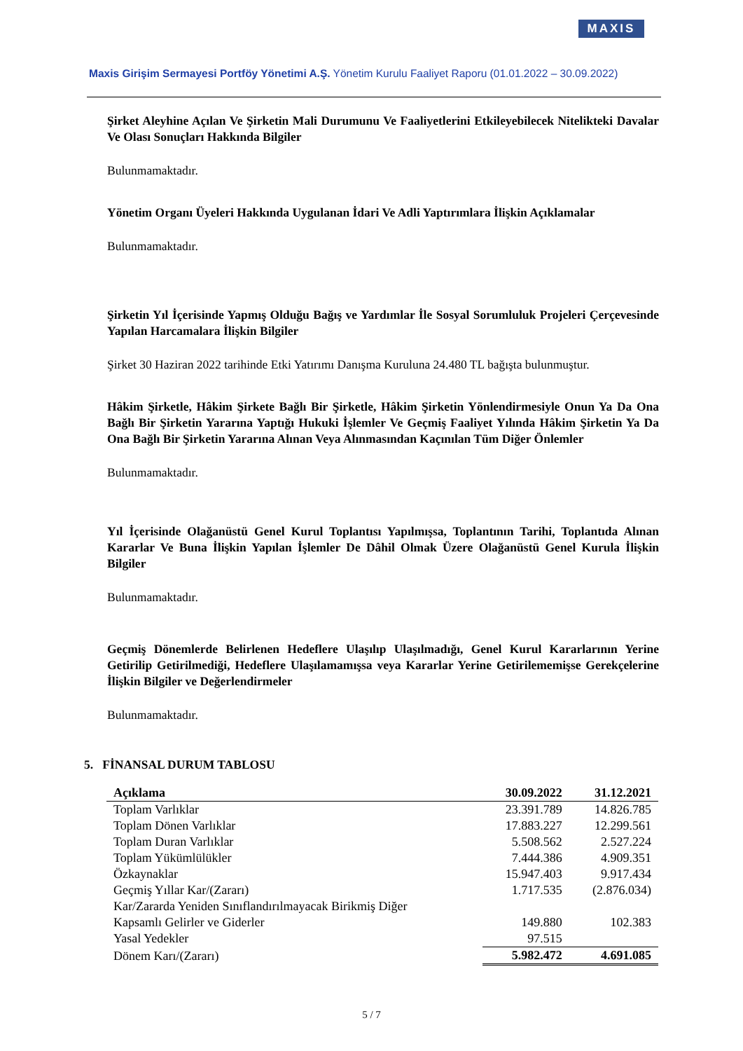MAXIS
Maxis Girişim Sermayesi Portföy Yönetimi A.Ş. Yönetim Kurulu Faaliyet Raporu (01.01.2022 – 30.09.2022)
Şirket Aleyhine Açılan Ve Şirketin Mali Durumunu Ve Faaliyetlerini Etkileyebilecek Nitelikteki Davalar Ve Olası Sonuçları Hakkında Bilgiler
Bulunmamaktadır.
Yönetim Organı Üyeleri Hakkında Uygulanan İdari Ve Adli Yaptırımlara İlişkin Açıklamalar
Bulunmamaktadır.
Şirketin Yıl İçerisinde Yapmış Olduğu Bağış ve Yardımlar İle Sosyal Sorumluluk Projeleri Çerçevesinde Yapılan Harcamalara İlişkin Bilgiler
Şirket 30 Haziran 2022 tarihinde Etki Yatırımı Danışma Kuruluna 24.480 TL bağışta bulunmuştur.
Hâkim Şirketle, Hâkim Şirkete Bağlı Bir Şirketle, Hâkim Şirketin Yönlendirmesiyle Onun Ya Da Ona Bağlı Bir Şirketin Yararına Yaptığı Hukuki İşlemler Ve Geçmiş Faaliyet Yılında Hâkim Şirketin Ya Da Ona Bağlı Bir Şirketin Yararına Alınan Veya Alınmasından Kaçınılan Tüm Diğer Önlemler
Bulunmamaktadır.
Yıl İçerisinde Olağanüstü Genel Kurul Toplantısı Yapılmışsa, Toplantının Tarihi, Toplantıda Alınan Kararlar Ve Buna İlişkin Yapılan İşlemler De Dâhil Olmak Üzere Olağanüstü Genel Kurula İlişkin Bilgiler
Bulunmamaktadır.
Geçmiş Dönemlerde Belirlenen Hedeflere Ulaşılıp Ulaşılmadığı, Genel Kurul Kararlarının Yerine Getirilip Getirilmediği, Hedeflere Ulaşılamamışsa veya Kararlar Yerine Getirilememişse Gerekçelerine İlişkin Bilgiler ve Değerlendirmeler
Bulunmamaktadır.
5. FİNANSAL DURUM TABLOSU
| Açıklama | 30.09.2022 | 31.12.2021 |
| --- | --- | --- |
| Toplam Varlıklar | 23.391.789 | 14.826.785 |
| Toplam Dönen Varlıklar | 17.883.227 | 12.299.561 |
| Toplam Duran Varlıklar | 5.508.562 | 2.527.224 |
| Toplam Yükümlülükler | 7.444.386 | 4.909.351 |
| Özkaynaklar | 15.947.403 | 9.917.434 |
| Geçmiş Yıllar Kar/(Zararı) | 1.717.535 | (2.876.034) |
| Kar/Zararda Yeniden Sınıflandırılmayacak Birikmiş Diğer Kapsamlı Gelirler ve Giderler | 149.880 | 102.383 |
| Yasal Yedekler | 97.515 | |
| Dönem Karı/(Zararı) | 5.982.472 | 4.691.085 |
5 / 7